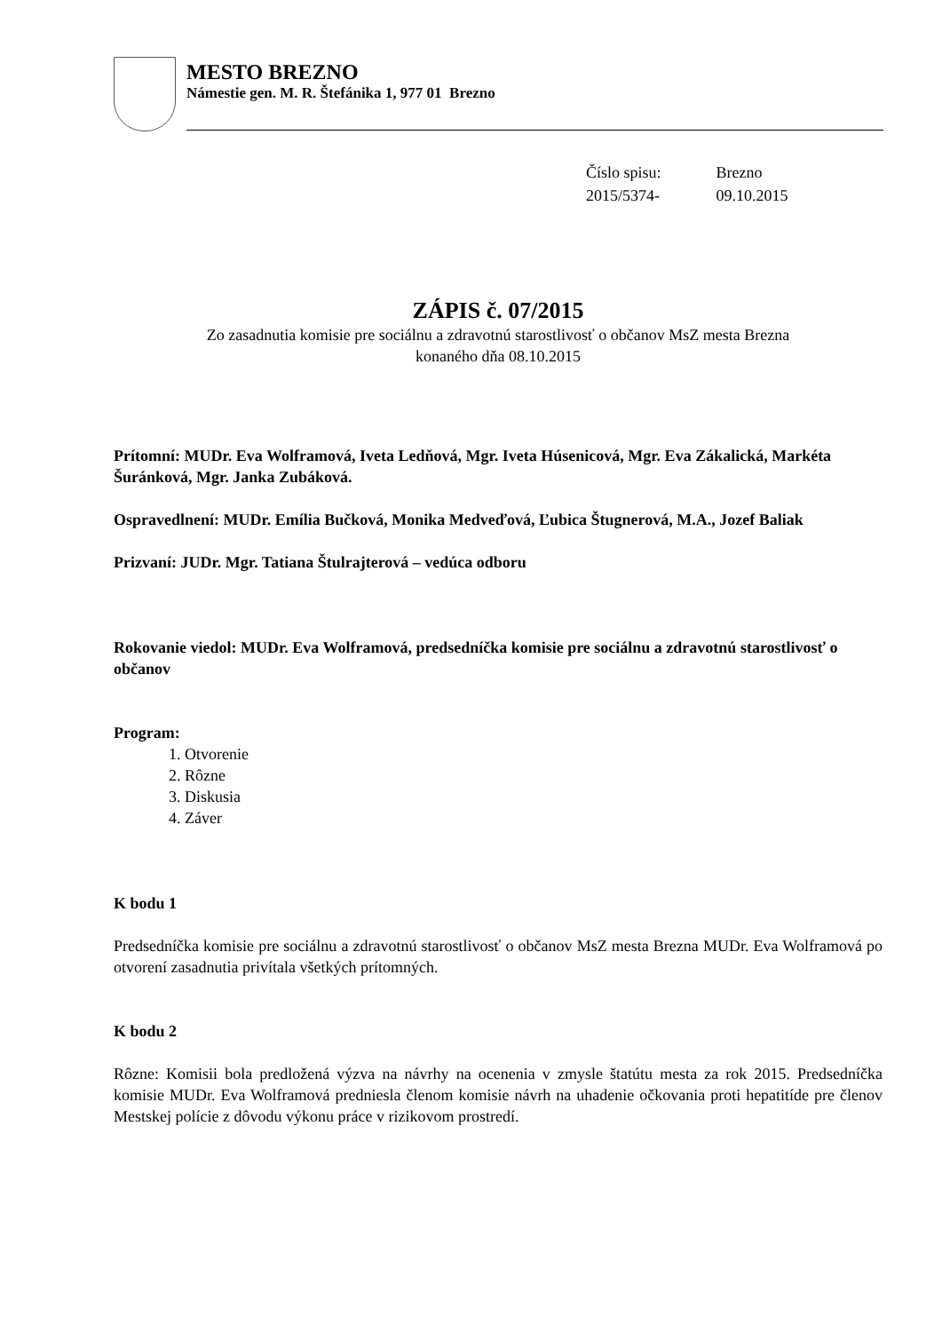MESTO BREZNO
Námestie gen. M. R. Štefánika 1, 977 01 Brezno
| Číslo spisu: | Brezno |
| 2015/5374- | 09.10.2015 |
ZÁPIS č. 07/2015
Zo zasadnutia komisie pre sociálnu a zdravotnú starostlivosť o občanov MsZ mesta Brezna
konaného dňa 08.10.2015
Prítomní: MUDr. Eva Wolframová, Iveta Ledňová, Mgr. Iveta Húsenicová, Mgr. Eva Zákalická, Markéta Šuránková, Mgr. Janka Zubáková.
Ospravedlnení: MUDr. Emília Bučková, Monika Medveďová, Ľubica Štugnerová, M.A., Jozef Baliak
Prizvaní: JUDr. Mgr. Tatiana Štulrajterová – vedúca odboru
Rokovanie viedol: MUDr. Eva Wolframová, predsedníčka komisie pre sociálnu a zdravotnú starostlivosť o občanov
Program:
1. Otvorenie
2. Rôzne
3. Diskusia
4. Záver
K bodu 1
Predsedníčka komisie pre sociálnu a zdravotnú starostlivosť o občanov MsZ mesta Brezna MUDr. Eva Wolframová po otvorení zasadnutia privítala všetkých prítomných.
K bodu 2
Rôzne: Komisii bola predložená výzva na návrhy na ocenenia v zmysle štatútu mesta za rok 2015. Predsedníčka komisie MUDr. Eva Wolframová predniesla členom komisie návrh na uhadenie očkovania proti hepatitíde pre členov Mestskej polície z dôvodu výkonu práce v rizikovom prostredí.